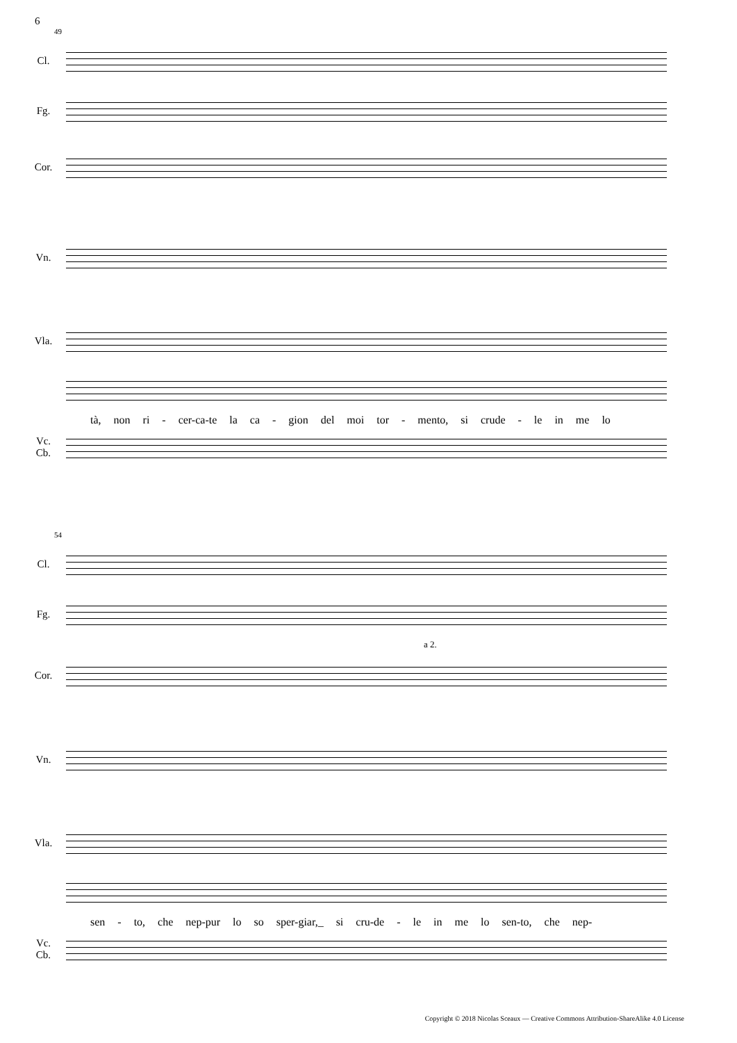6
49
Cl.
Fg.
Cor.
Vn.
Vla.
tà, non ri - cer-ca-te la ca - gion del moi tor - mento, si crude - le in me lo
Vc.
Cb.
54
Cl.
Fg.
a 2.
Cor.
Vn.
Vla.
sen - to, che nep-pur lo so sper-giar,_ si cru-de - le in me lo sen-to, che nep-
Vc.
Cb.
Copyright © 2018 Nicolas Sceaux — Creative Commons Attribution-ShareAlike 4.0 License